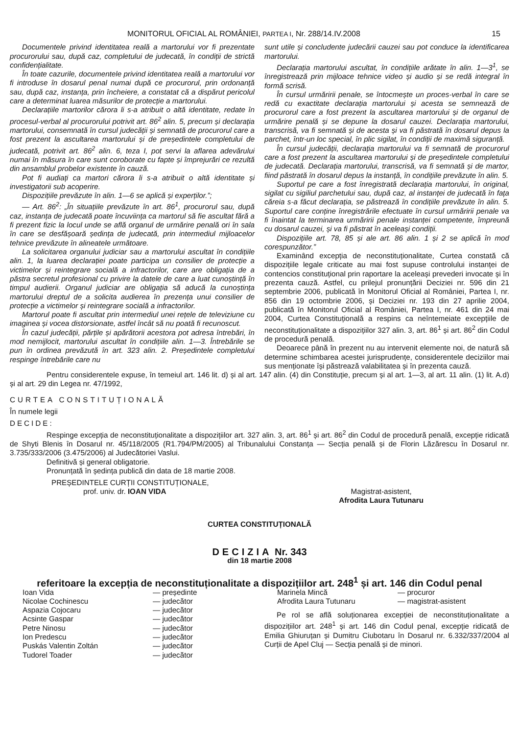MONITORUL OFICIAL AL ROMÂNIEI, PARTEA I, Nr. 288/14.IV.2008 15
Documentele privind identitatea reală a martorului vor fi prezentate procurorului sau, după caz, completului de judecată, în condiții de strictă confidențialitate.
În toate cazurile, documentele privind identitatea reală a martorului vor fi introduse în dosarul penal numai după ce procurorul, prin ordonanță sau, după caz, instanța, prin încheiere, a constatat că a dispărut pericolul care a determinat luarea măsurilor de protecție a martorului.
Declarațiile martorilor cărora li s-a atribuit o altă identitate, redate în procesul-verbal al procurorului potrivit art. 86<sup>2</sup> alin. 5, precum și declarația martorului, consemnată în cursul judecății și semnată de procurorul care a fost prezent la ascultarea martorului și de președintele completului de judecată, potrivit art. 86<sup>2</sup> alin. 6, teza I, pot servi la aflarea adevărului numai în măsura în care sunt coroborate cu fapte și împrejurări ce rezultă din ansamblul probelor existente în cauză.
Pot fi audiați ca martori cărora li s-a atribuit o altă identitate și investigatorii sub acoperire.
Dispozițiile prevăzute în alin. 1—6 se aplică și experților.”;
— Art. 86<sup>2</sup>: „În situațiile prevăzute în art. 86<sup>1</sup>, procurorul sau, după caz, instanța de judecată poate încuviința ca martorul să fie ascultat fără a fi prezent fizic la locul unde se află organul de urmărire penală ori în sala în care se desfășoară ședința de judecată, prin intermediul mijloacelor tehnice prevăzute în alineatele următoare.
La solicitarea organului judiciar sau a martorului ascultat în condițiile alin. 1, la luarea declarației poate participa un consilier de protecție a victimelor și reintegrare socială a infractorilor, care are obligația de a păstra secretul profesional cu privire la datele de care a luat cunoștință în timpul audierii. Organul judiciar are obligația să aducă la cunoștința martorului dreptul de a solicita audierea în prezența unui consilier de protecție a victimelor și reintegrare socială a infractorilor.
Martorul poate fi ascultat prin intermediul unei rețele de televiziune cu imaginea și vocea distorsionate, astfel încât să nu poată fi recunoscut.
În cazul judecății, părțile și apărătorii acestora pot adresa întrebări, în mod nemijlocit, martorului ascultat în condițiile alin. 1—3. Întrebările se pun în ordinea prevăzută în art. 323 alin. 2. Președintele completului respinge întrebările care nu
sunt utile și concludente judecării cauzei sau pot conduce la identificarea martorului.
Declarația martorului ascultat, în condițiile arătate în alin. 1—3<sup>1</sup>, se înregistrează prin mijloace tehnice video și audio și se redă integral în formă scrisă.
În cursul urmăririi penale, se întocmește un proces-verbal în care se redă cu exactitate declarația martorului și acesta se semnează de procurorul care a fost prezent la ascultarea martorului și de organul de urmărire penală și se depune la dosarul cauzei. Declarația martorului, transcrisă, va fi semnată și de acesta și va fi păstrată în dosarul depus la parchet, într-un loc special, în plic sigilat, în condiții de maximă siguranță.
În cursul judecății, declarația martorului va fi semnată de procurorul care a fost prezent la ascultarea martorului și de președintele completului de judecată. Declarația martorului, transcrisă, va fi semnată și de martor, fiind păstrată în dosarul depus la instanță, în condițiile prevăzute în alin. 5.
Suportul pe care a fost înregistrată declarația martorului, în original, sigilat cu sigiliul parchetului sau, după caz, al instanței de judecată în fața căreia s-a făcut declarația, se păstrează în condițiile prevăzute în alin. 5. Suportul care conține înregistrările efectuate în cursul urmăririi penale va fi înaintat la terminarea urmăririi penale instanței competente, împreună cu dosarul cauzei, și va fi păstrat în aceleași condiții.
Dispozițiile art. 78, 85 și ale art. 86 alin. 1 și 2 se aplică în mod corespunzător.”
Examinând excepția de neconstituționalitate, Curtea constată că dispozițiile legale criticate au mai fost supuse controlului instanței de contencios constituțional prin raportare la aceleași prevederi invocate și în prezenta cauză. Astfel, cu prilejul pronunțării Deciziei nr. 596 din 21 septembrie 2006, publicată în Monitorul Oficial al României, Partea I, nr. 856 din 19 octombrie 2006, și Deciziei nr. 193 din 27 aprilie 2004, publicată în Monitorul Oficial al României, Partea I, nr. 461 din 24 mai 2004, Curtea Constituțională a respins ca neîntemeiate excepțiile de neconstituționalitate a dispozițiilor 327 alin. 3, art. 86<sup>1</sup> și art. 86<sup>2</sup> din Codul de procedură penală.
Deoarece până în prezent nu au intervenit elemente noi, de natură să determine schimbarea acestei jurisprudențe, considerentele deciziilor mai sus menționate își păstrează valabilitatea și în prezenta cauză.
Pentru considerentele expuse, în temeiul art. 146 lit. d) și al art. 147 alin. (4) din Constituție, precum și al art. 1—3, al art. 11 alin. (1) lit. A.d) și al art. 29 din Legea nr. 47/1992,
CURTEA CONSTITUȚIONALĂ
În numele legii
DECIDE:
Respinge excepția de neconstituționalitate a dispozițiilor art. 327 alin. 3, art. 86<sup>1</sup> și art. 86<sup>2</sup> din Codul de procedură penală, excepție ridicată de Shyti Blenis în Dosarul nr. 45/118/2005 (R1.794/PM/2005) al Tribunalului Constanța — Secția penală și de Florin Lăzărescu în Dosarul nr. 3.735/333/2006 (3.475/2006) al Judecătoriei Vaslui.
Definitivă și general obligatorie.
Pronunțată în ședința publică din data de 18 martie 2008.
PREȘEDINTELE CURȚII CONSTITUȚIONALE,
prof. univ. dr. IOAN VIDA
Magistrat-asistent,
Afrodita Laura Tutunaru
CURTEA CONSTITUȚIONALĂ
DECIZIA Nr. 343
din 18 martie 2008
referitoare la excepția de neconstituționalitate a dispozițiilor art. 248<sup>1</sup> și art. 146 din Codul penal
| Ioan Vida | — președinte |
| Nicolae Cochinescu | — judecător |
| Aspazia Cojocaru | — judecător |
| Acsinte Gaspar | — judecător |
| Petre Ninosu | — judecător |
| Ion Predescu | — judecător |
| Puskás Valentin Zoltán | — judecător |
| Tudorel Toader | — judecător |
| Marinela Mincă | — procuror |
| Afrodita Laura Tutunaru | — magistrat-asistent |
Pe rol se află soluționarea excepției de neconstituționalitate a dispozițiilor art. 248<sup>1</sup> și art. 146 din Codul penal, excepție ridicată de Emilia Ghiuruțan și Dumitru Ciubotaru în Dosarul nr. 6.332/337/2004 al Curții de Apel Cluj — Secția penală și de minori.